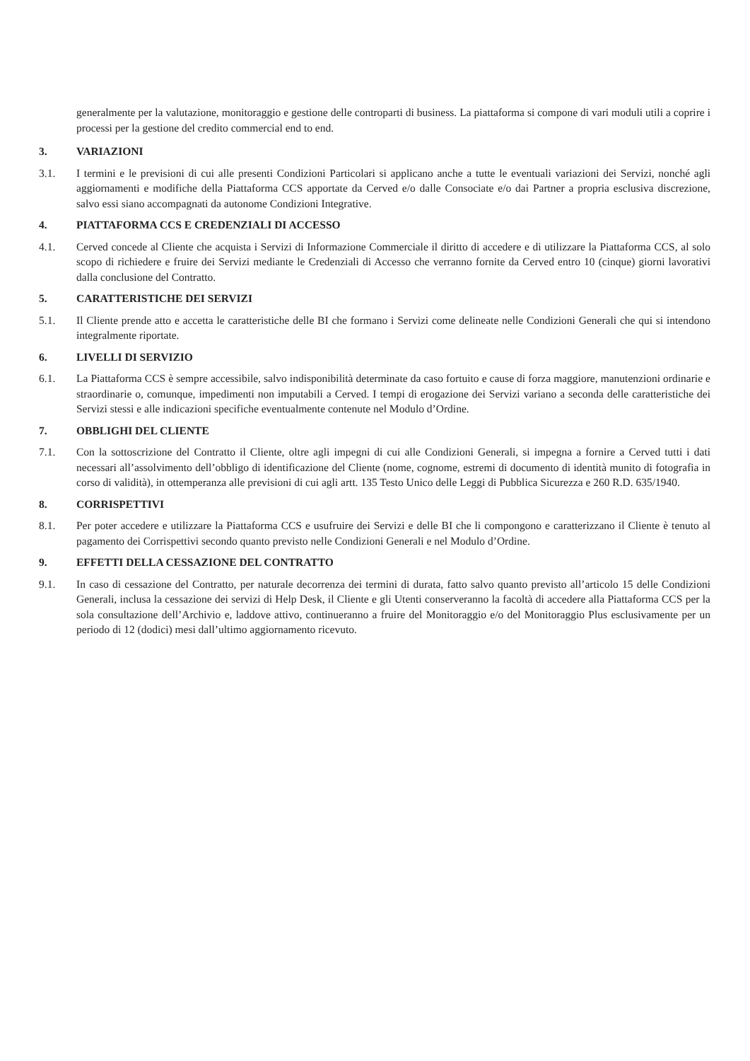generalmente per la valutazione, monitoraggio e gestione delle controparti di business. La piattaforma si compone di vari moduli utili a coprire i processi per la gestione del credito commercial end to end.
3. VARIAZIONI
3.1. I termini e le previsioni di cui alle presenti Condizioni Particolari si applicano anche a tutte le eventuali variazioni dei Servizi, nonché agli aggiornamenti e modifiche della Piattaforma CCS apportate da Cerved e/o dalle Consociate e/o dai Partner a propria esclusiva discrezione, salvo essi siano accompagnati da autonome Condizioni Integrative.
4. PIATTAFORMA CCS E CREDENZIALI DI ACCESSO
4.1. Cerved concede al Cliente che acquista i Servizi di Informazione Commerciale il diritto di accedere e di utilizzare la Piattaforma CCS, al solo scopo di richiedere e fruire dei Servizi mediante le Credenziali di Accesso che verranno fornite da Cerved entro 10 (cinque) giorni lavorativi dalla conclusione del Contratto.
5. CARATTERISTICHE DEI SERVIZI
5.1. Il Cliente prende atto e accetta le caratteristiche delle BI che formano i Servizi come delineate nelle Condizioni Generali che qui si intendono integralmente riportate.
6. LIVELLI DI SERVIZIO
6.1. La Piattaforma CCS è sempre accessibile, salvo indisponibilità determinate da caso fortuito e cause di forza maggiore, manutenzioni ordinarie e straordinarie o, comunque, impedimenti non imputabili a Cerved. I tempi di erogazione dei Servizi variano a seconda delle caratteristiche dei Servizi stessi e alle indicazioni specifiche eventualmente contenute nel Modulo d’Ordine.
7. OBBLIGHI DEL CLIENTE
7.1. Con la sottoscrizione del Contratto il Cliente, oltre agli impegni di cui alle Condizioni Generali, si impegna a fornire a Cerved tutti i dati necessari all’assolvimento dell’obbligo di identificazione del Cliente (nome, cognome, estremi di documento di identità munito di fotografia in corso di validità), in ottemperanza alle previsioni di cui agli artt. 135 Testo Unico delle Leggi di Pubblica Sicurezza e 260 R.D. 635/1940.
8. CORRISPETTIVI
8.1. Per poter accedere e utilizzare la Piattaforma CCS e usufruire dei Servizi e delle BI che li compongono e caratterizzano il Cliente è tenuto al pagamento dei Corrispettivi secondo quanto previsto nelle Condizioni Generali e nel Modulo d’Ordine.
9. EFFETTI DELLA CESSAZIONE DEL CONTRATTO
9.1. In caso di cessazione del Contratto, per naturale decorrenza dei termini di durata, fatto salvo quanto previsto all’articolo 15 delle Condizioni Generali, inclusa la cessazione dei servizi di Help Desk, il Cliente e gli Utenti conserveranno la facoltà di accedere alla Piattaforma CCS per la sola consultazione dell’Archivio e, laddove attivo, continueranno a fruire del Monitoraggio e/o del Monitoraggio Plus esclusivamente per un periodo di 12 (dodici) mesi dall’ultimo aggiornamento ricevuto.